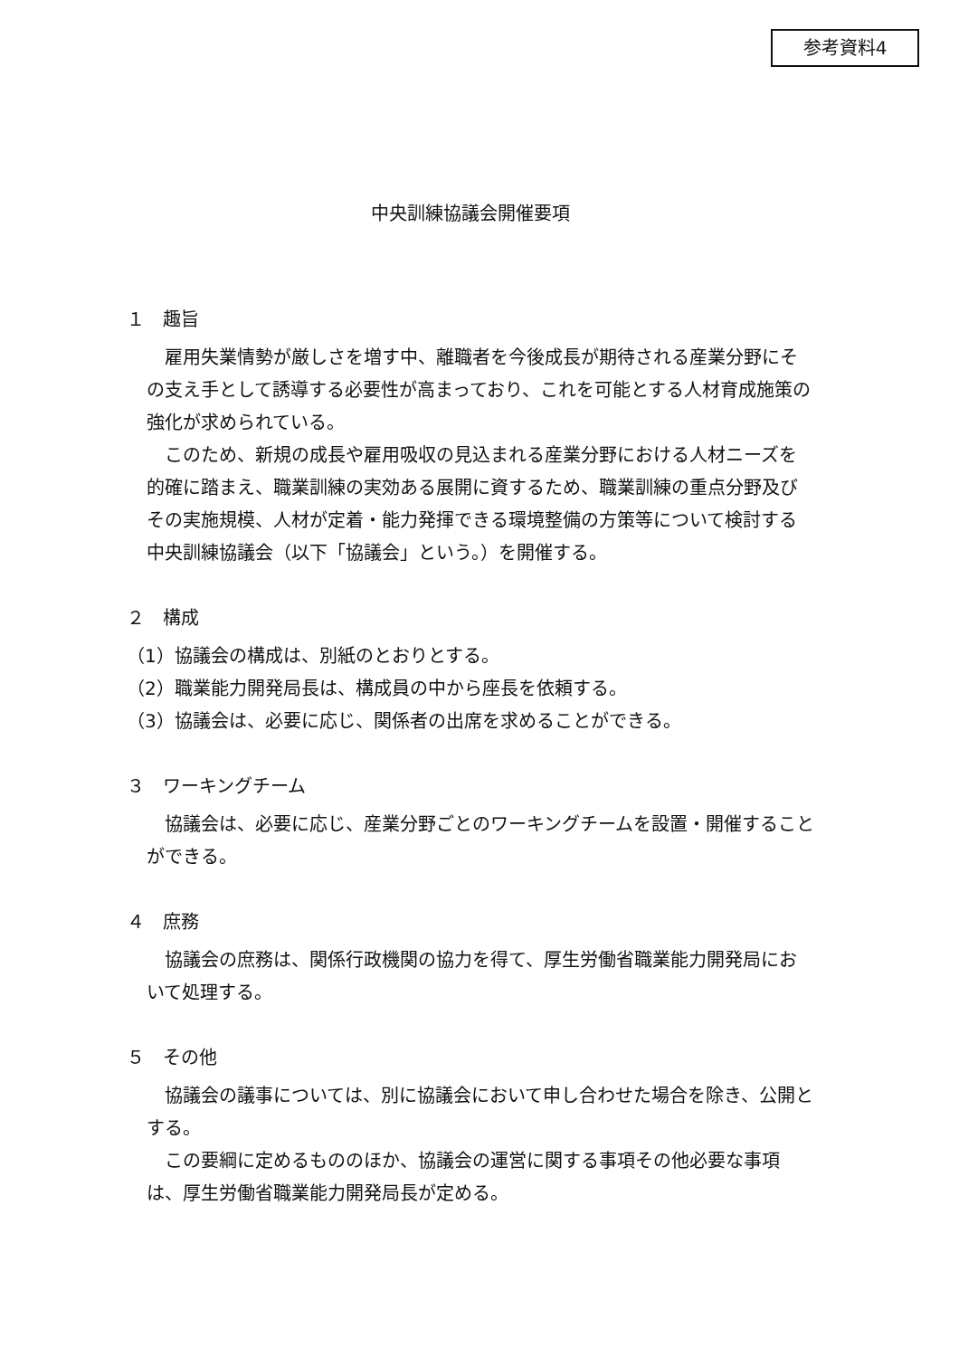参考資料4
中央訓練協議会開催要項
１　趣旨
雇用失業情勢が厳しさを増す中、離職者を今後成長が期待される産業分野にその支え手として誘導する必要性が高まっており、これを可能とする人材育成施策の強化が求められている。
このため、新規の成長や雇用吸収の見込まれる産業分野における人材ニーズを的確に踏まえ、職業訓練の実効ある展開に資するため、職業訓練の重点分野及びその実施規模、人材が定着・能力発揮できる環境整備の方策等について検討する中央訓練協議会（以下「協議会」という。）を開催する。
２　構成
（1）協議会の構成は、別紙のとおりとする。
（2）職業能力開発局長は、構成員の中から座長を依頼する。
（3）協議会は、必要に応じ、関係者の出席を求めることができる。
３　ワーキングチーム
協議会は、必要に応じ、産業分野ごとのワーキングチームを設置・開催することができる。
４　庶務
協議会の庶務は、関係行政機関の協力を得て、厚生労働省職業能力開発局において処理する。
５　その他
協議会の議事については、別に協議会において申し合わせた場合を除き、公開とする。
この要綱に定めるもののほか、協議会の運営に関する事項その他必要な事項は、厚生労働省職業能力開発局長が定める。